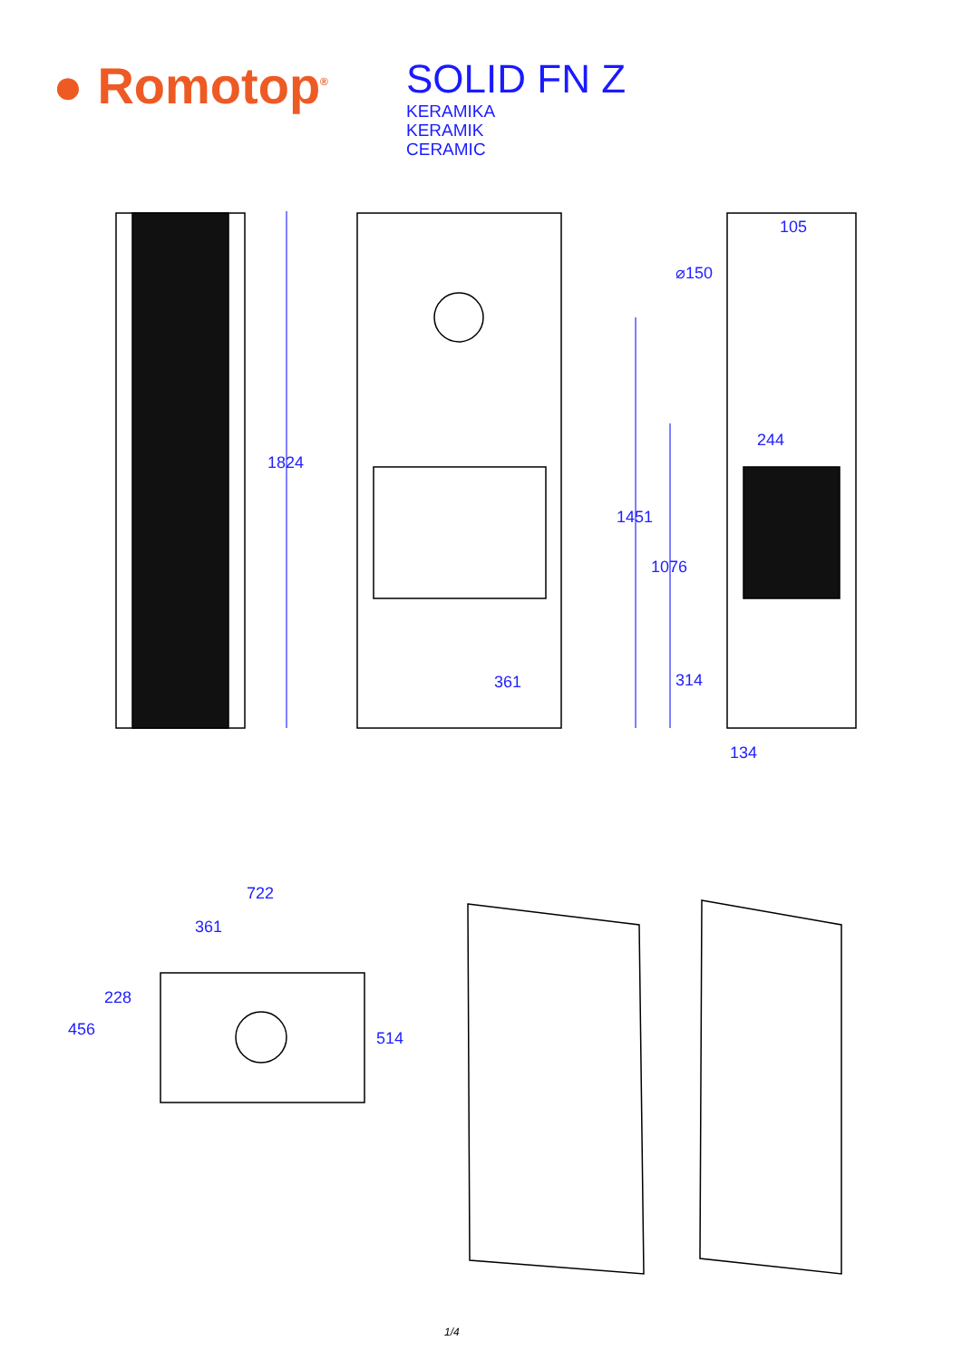● Romotop<sup>®</sup>
SOLID FN Z
KERAMIKA
KERAMIK
CERAMIC
1824
361
105
⌀150
244
1451
1076
314
134
722
361
228
456 514
1/4